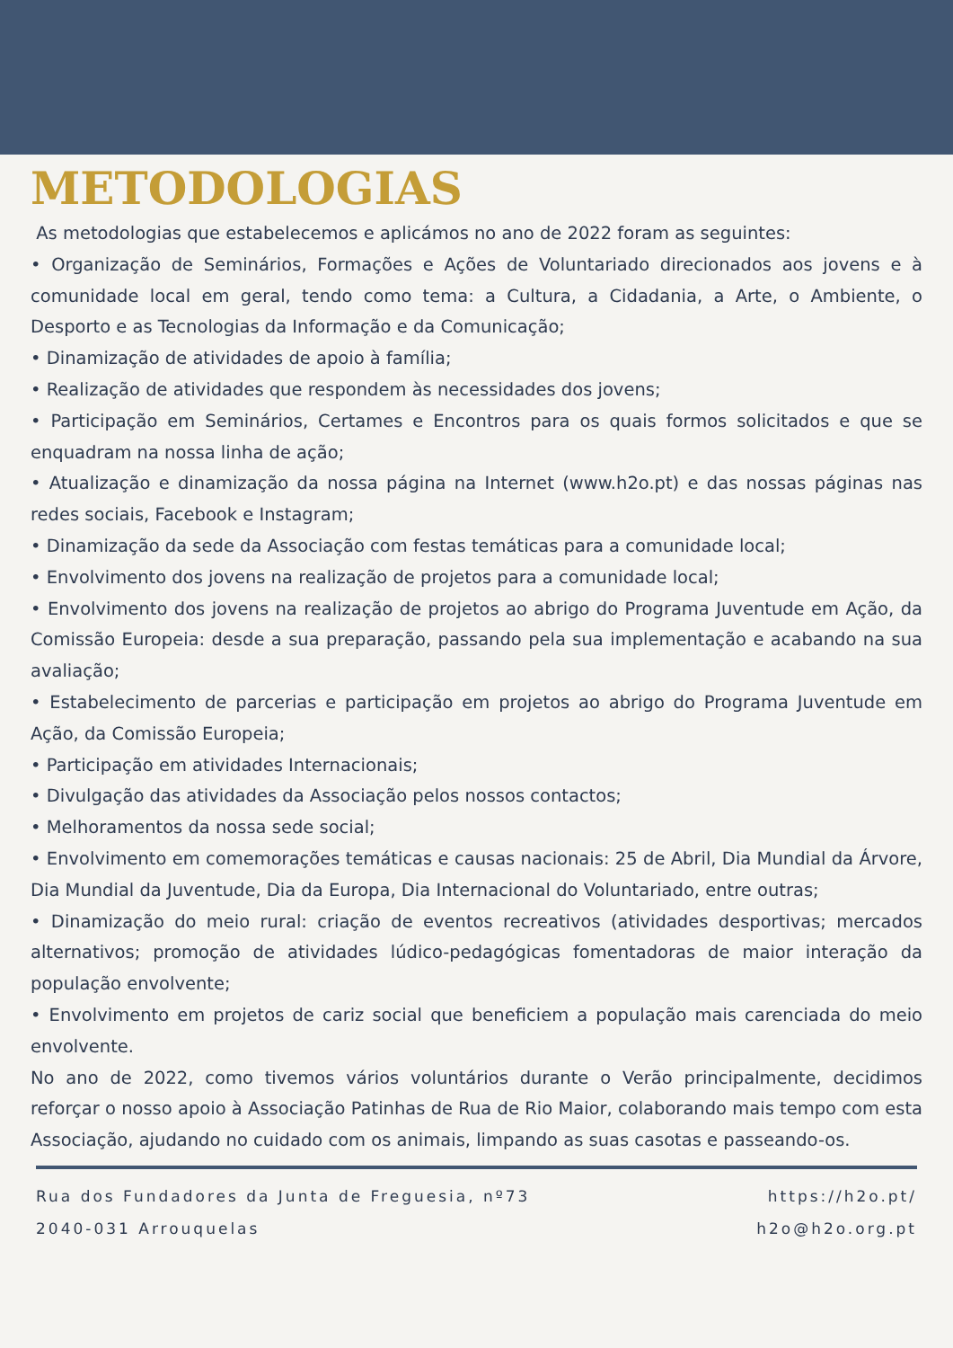METODOLOGIAS
As metodologias que estabelecemos e aplicámos no ano de 2022 foram as seguintes:
• Organização de Seminários, Formações e Ações de Voluntariado direcionados aos jovens e à comunidade local em geral, tendo como tema: a Cultura, a Cidadania, a Arte, o Ambiente, o Desporto e as Tecnologias da Informação e da Comunicação;
• Dinamização de atividades de apoio à família;
• Realização de atividades que respondem às necessidades dos jovens;
• Participação em Seminários, Certames e Encontros para os quais formos solicitados e que se enquadram na nossa linha de ação;
• Atualização e dinamização da nossa página na Internet (www.h2o.pt) e das nossas páginas nas redes sociais, Facebook e Instagram;
• Dinamização da sede da Associação com festas temáticas para a comunidade local;
• Envolvimento dos jovens na realização de projetos para a comunidade local;
• Envolvimento dos jovens na realização de projetos ao abrigo do Programa Juventude em Ação, da Comissão Europeia: desde a sua preparação, passando pela sua implementação e acabando na sua avaliação;
• Estabelecimento de parcerias e participação em projetos ao abrigo do Programa Juventude em Ação, da Comissão Europeia;
• Participação em atividades Internacionais;
• Divulgação das atividades da Associação pelos nossos contactos;
• Melhoramentos da nossa sede social;
• Envolvimento em comemorações temáticas e causas nacionais: 25 de Abril, Dia Mundial da Árvore, Dia Mundial da Juventude, Dia da Europa, Dia Internacional do Voluntariado, entre outras;
• Dinamização do meio rural: criação de eventos recreativos (atividades desportivas; mercados alternativos; promoção de atividades lúdico-pedagógicas fomentadoras de maior interação da população envolvente;
• Envolvimento em projetos de cariz social que beneficiem a população mais carenciada do meio envolvente.
No ano de 2022, como tivemos vários voluntários durante o Verão principalmente, decidimos reforçar o nosso apoio à Associação Patinhas de Rua de Rio Maior, colaborando mais tempo com esta Associação, ajudando no cuidado com os animais, limpando as suas casotas e passeando-os.
Rua dos Fundadores da Junta de Freguesia, nº73
2040-031 Arrouquelas
https://h2o.pt/
h2o@h2o.org.pt